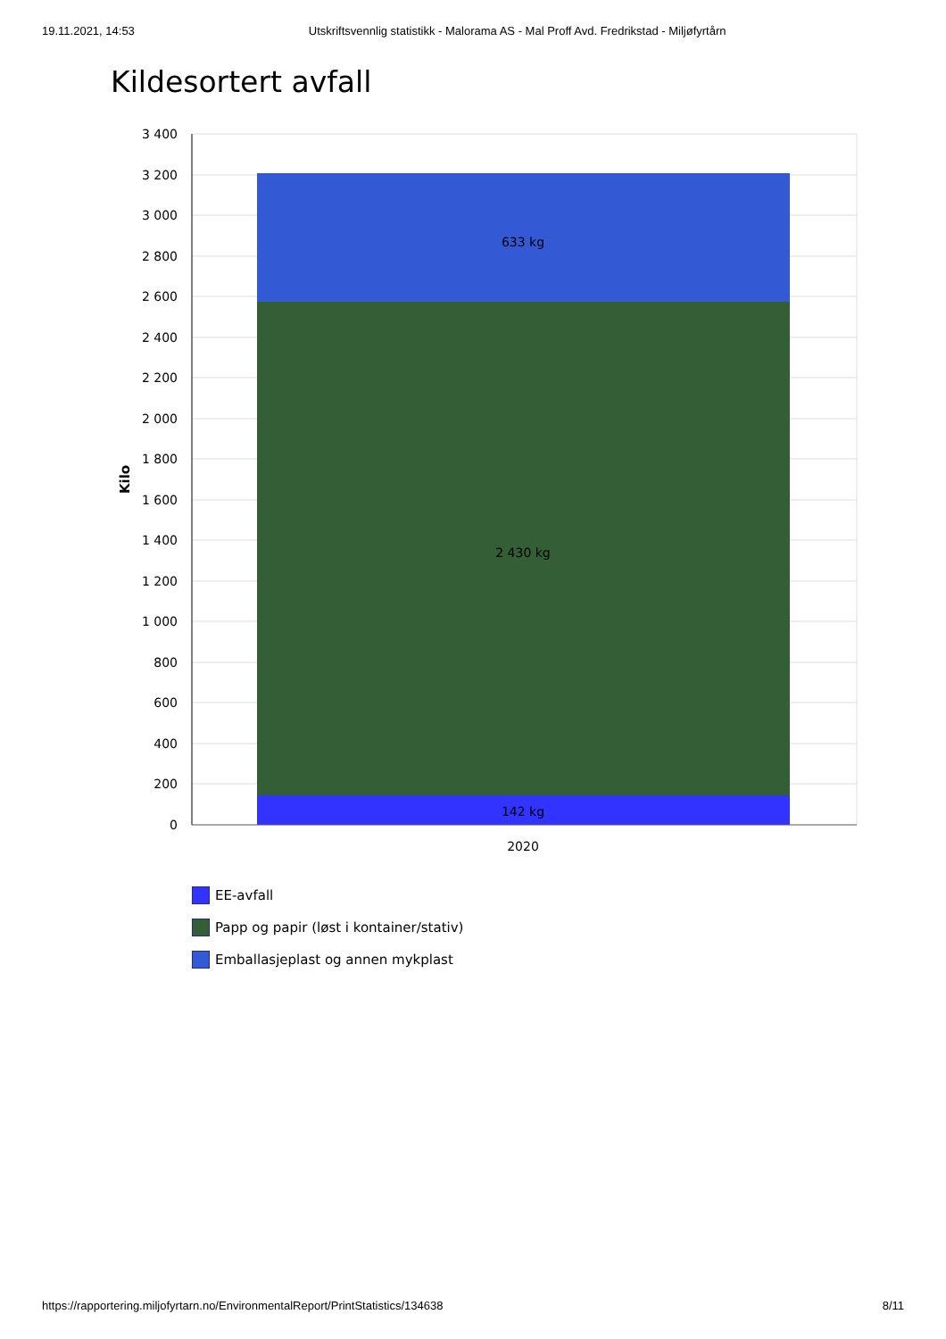19.11.2021, 14:53 Utskriftsvennlig statistikk - Malorama AS - Mal Proff Avd. Fredrikstad - Miljøfyrtårn
Kildesortert avfall
3 400
3 200
3 000
2 800
2 600
2 400
2 200
2 000
1 800
1 600
1 400
1 200
1 000
800
600
400
200
0
Kilo
633 kg
2 430 kg
142 kg
2020
EE-avfall
Papp og papir (løst i kontainer/stativ)
Emballasjeplast og annen mykplast
https://rapportering.miljofyrtarn.no/EnvironmentalReport/PrintStatistics/134638
8/11